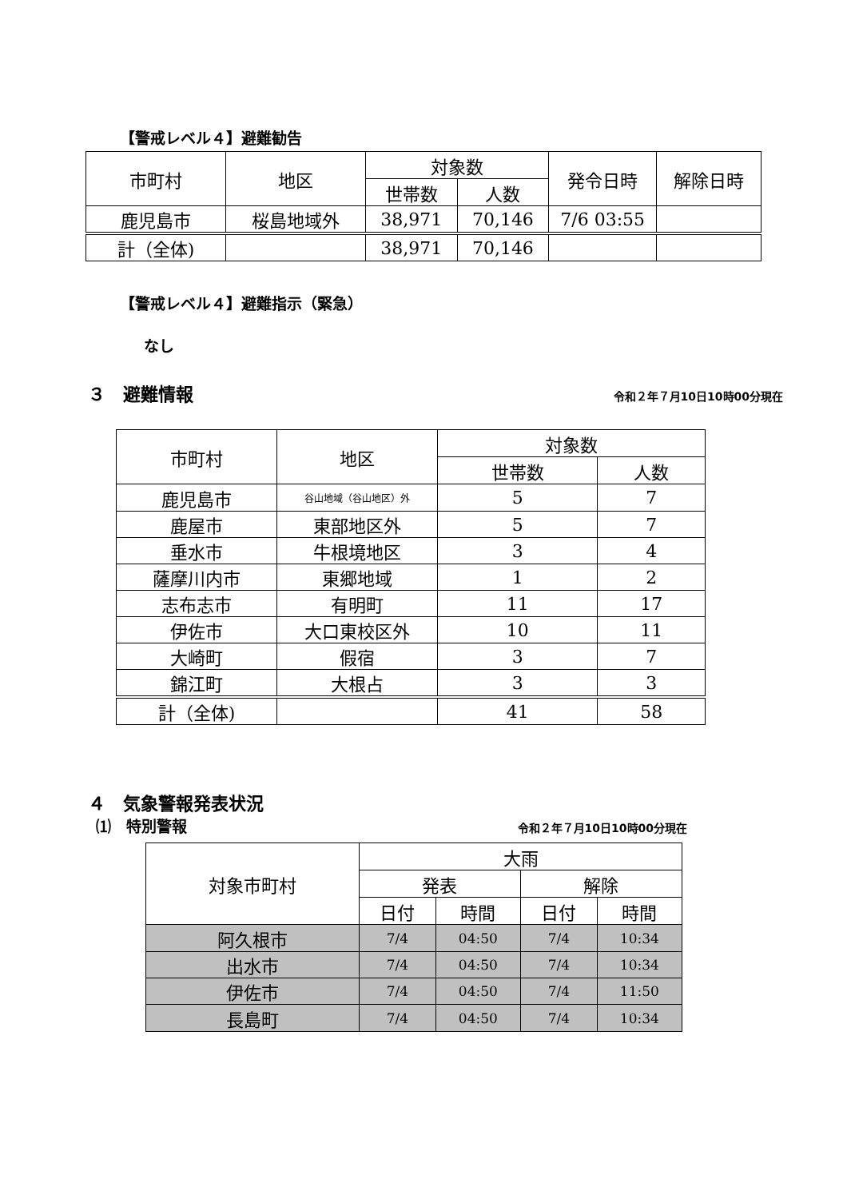【警戒レベル４】避難勧告
| 市町村 | 地区 | 対象数 | | 発令日時 | 解除日時 |
| --- | --- | --- | --- | --- | --- |
| | | 世帯数 | 人数 | | |
| 鹿児島市 | 桜島地域外 | 38,971 | 70,146 | 7/6 03:55 | |
| 計（全体) | | 38,971 | 70,146 | | |
【警戒レベル４】避難指示（緊急）
なし
３　避難情報 令和２年７月10日10時00分現在
| 市町村 | 地区 | 対象数 | |
| --- | --- | --- | --- |
| | | 世帯数 | 人数 |
| 鹿児島市 | 谷山地域（谷山地区）外 | 5 | 7 |
| 鹿屋市 | 東部地区外 | 5 | 7 |
| 垂水市 | 牛根境地区 | 3 | 4 |
| 薩摩川内市 | 東郷地域 | 1 | 2 |
| 志布志市 | 有明町 | 11 | 17 |
| 伊佐市 | 大口東校区外 | 10 | 11 |
| 大崎町 | 假宿 | 3 | 7 |
| 錦江町 | 大根占 | 3 | 3 |
| 計（全体) | | 41 | 58 |
４　気象警報発表状況
⑴　特別警報 令和２年７月10日10時00分現在
| 対象市町村 | 大雨 | | | |
| --- | --- | --- | --- | --- |
| | 発表 | | 解除 | |
| | 日付 | 時間 | 日付 | 時間 |
| 阿久根市 | 7/4 | 04:50 | 7/4 | 10:34 |
| 出水市 | 7/4 | 04:50 | 7/4 | 10:34 |
| 伊佐市 | 7/4 | 04:50 | 7/4 | 11:50 |
| 長島町 | 7/4 | 04:50 | 7/4 | 10:34 |